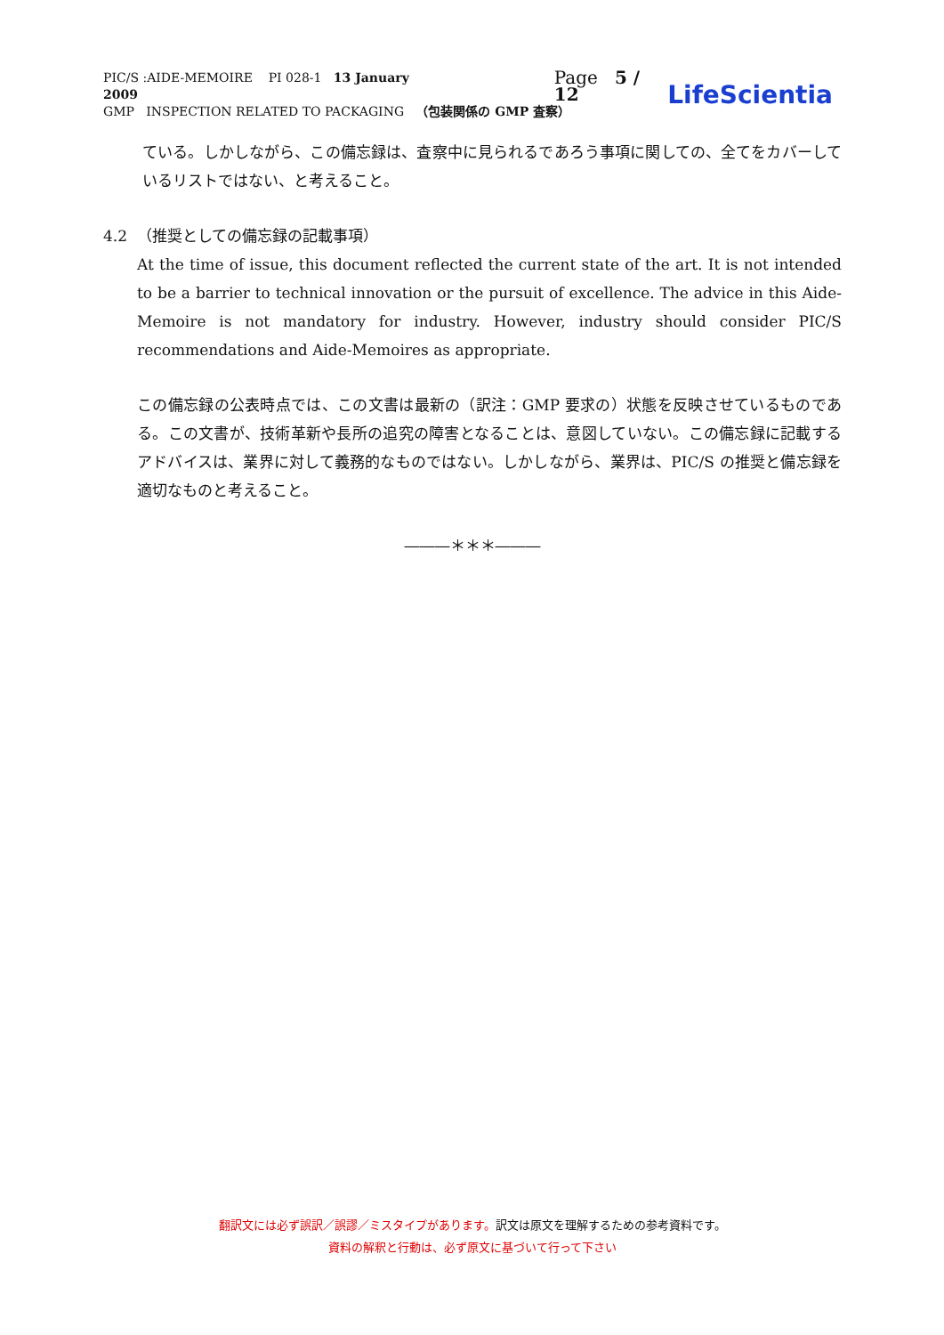PIC/S :AIDE-MEMOIRE PI 028-1 13 January 2009 Page 5 / 12 LifeScientia
GMP INSPECTION RELATED TO PACKAGING （包装関係の GMP 査察）
ている。しかしながら、この備忘録は、査察中に見られるであろう事項に関しての、全てをカバーしているリストではない、と考えること。
4.2 （推奨としての備忘録の記載事項）
At the time of issue, this document reflected the current state of the art. It is not intended to be a barrier to technical innovation or the pursuit of excellence. The advice in this Aide-Memoire is not mandatory for industry. However, industry should consider PIC/S recommendations and Aide-Memoires as appropriate.
この備忘録の公表時点では、この文書は最新の（訳注：GMP 要求の）状態を反映させているものである。この文書が、技術革新や長所の追究の障害となることは、意図していない。この備忘録に記載するアドバイスは、業界に対して義務的なものではない。しかしながら、業界は、PIC/S の推奨と備忘録を適切なものと考えること。
―――＊＊＊―――
翻訳文には必ず誤訳／誤謬／ミスタイプがあります。訳文は原文を理解するための参考資料です。
資料の解釈と行動は、必ず原文に基づいて行って下さい